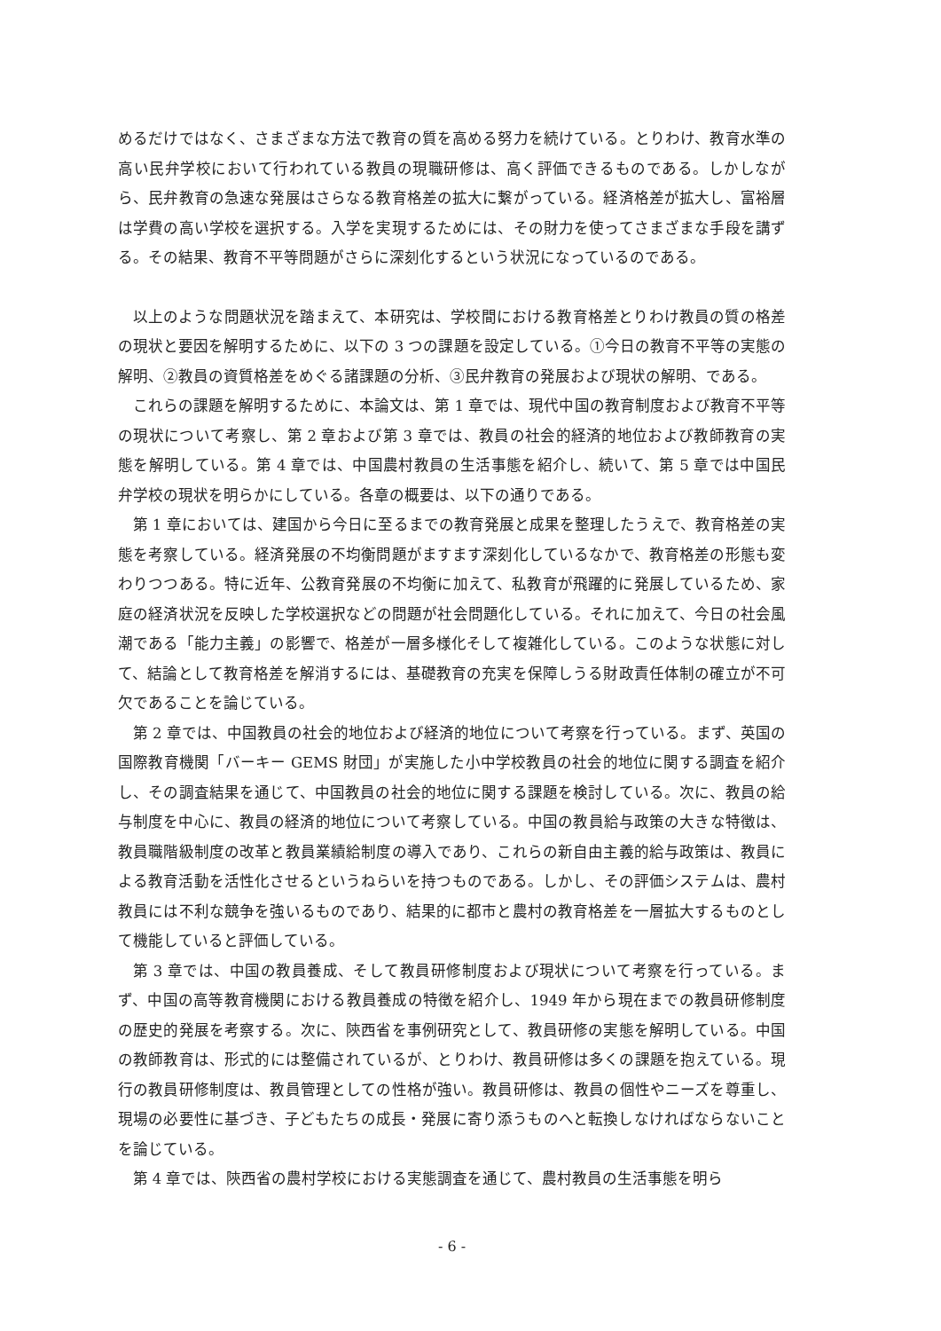めるだけではなく、さまざまな方法で教育の質を高める努力を続けている。とりわけ、教育水準の高い民弁学校において行われている教員の現職研修は、高く評価できるものである。しかしながら、民弁教育の急速な発展はさらなる教育格差の拡大に繋がっている。経済格差が拡大し、富裕層は学費の高い学校を選択する。入学を実現するためには、その財力を使ってさまざまな手段を講ずる。その結果、教育不平等問題がさらに深刻化するという状況になっているのである。
以上のような問題状況を踏まえて、本研究は、学校間における教育格差とりわけ教員の質の格差の現状と要因を解明するために、以下の 3 つの課題を設定している。①今日の教育不平等の実態の解明、②教員の資質格差をめぐる諸課題の分析、③民弁教育の発展および現状の解明、である。
これらの課題を解明するために、本論文は、第 1 章では、現代中国の教育制度および教育不平等の現状について考察し、第 2 章および第 3 章では、教員の社会的経済的地位および教師教育の実態を解明している。第 4 章では、中国農村教員の生活事態を紹介し、続いて、第 5 章では中国民弁学校の現状を明らかにしている。各章の概要は、以下の通りである。
第 1 章においては、建国から今日に至るまでの教育発展と成果を整理したうえで、教育格差の実態を考察している。経済発展の不均衡問題がますます深刻化しているなかで、教育格差の形態も変わりつつある。特に近年、公教育発展の不均衡に加えて、私教育が飛躍的に発展しているため、家庭の経済状況を反映した学校選択などの問題が社会問題化している。それに加えて、今日の社会風潮である「能力主義」の影響で、格差が一層多様化そして複雑化している。このような状態に対して、結論として教育格差を解消するには、基礎教育の充実を保障しうる財政責任体制の確立が不可欠であることを論じている。
第 2 章では、中国教員の社会的地位および経済的地位について考察を行っている。まず、英国の国際教育機関「バーキー GEMS 財団」が実施した小中学校教員の社会的地位に関する調査を紹介し、その調査結果を通じて、中国教員の社会的地位に関する課題を検討している。次に、教員の給与制度を中心に、教員の経済的地位について考察している。中国の教員給与政策の大きな特徴は、教員職階級制度の改革と教員業績給制度の導入であり、これらの新自由主義的給与政策は、教員による教育活動を活性化させるというねらいを持つものである。しかし、その評価システムは、農村教員には不利な競争を強いるものであり、結果的に都市と農村の教育格差を一層拡大するものとして機能していると評価している。
第 3 章では、中国の教員養成、そして教員研修制度および現状について考察を行っている。まず、中国の高等教育機関における教員養成の特徴を紹介し、1949 年から現在までの教員研修制度の歴史的発展を考察する。次に、陝西省を事例研究として、教員研修の実態を解明している。中国の教師教育は、形式的には整備されているが、とりわけ、教員研修は多くの課題を抱えている。現行の教員研修制度は、教員管理としての性格が強い。教員研修は、教員の個性やニーズを尊重し、現場の必要性に基づき、子どもたちの成長・発展に寄り添うものへと転換しなければならないことを論じている。
第 4 章では、陝西省の農村学校における実態調査を通じて、農村教員の生活事態を明ら
- 6 -